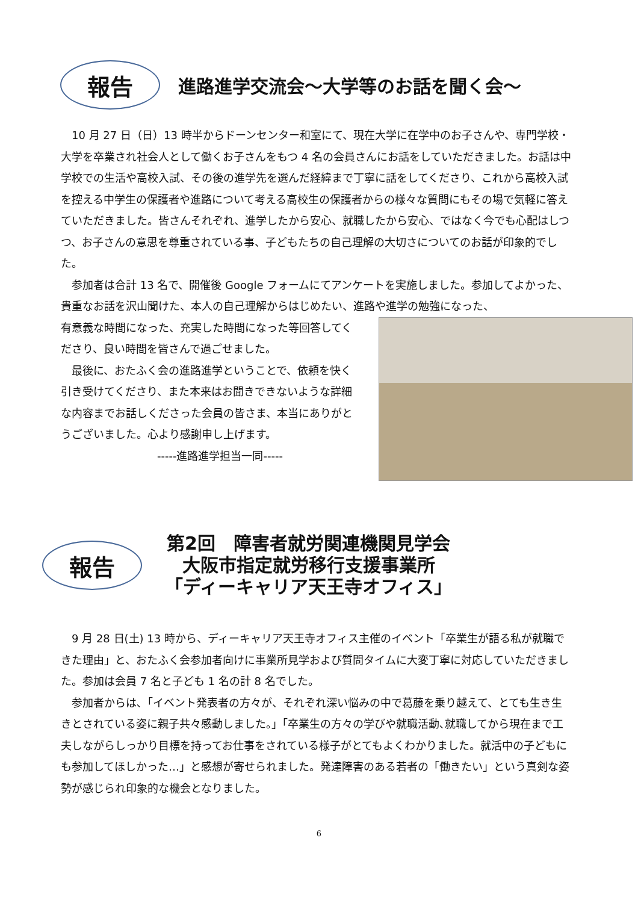報告
進路進学交流会～大学等のお話を聞く会～
　10 月 27 日（日）13 時半からドーンセンター和室にて、現在大学に在学中のお子さんや、専門学校・大学を卒業され社会人として働くお子さんをもつ 4 名の会員さんにお話をしていただきました。お話は中学校での生活や高校入試、その後の進学先を選んだ経緯まで丁寧に話をしてくださり、これから高校入試を控える中学生の保護者や進路について考える高校生の保護者からの様々な質問にもその場で気軽に答えていただきました。皆さんそれぞれ、進学したから安心、就職したから安心、ではなく今でも心配はしつつ、お子さんの意思を尊重されている事、子どもたちの自己理解の大切さについてのお話が印象的でした。
　参加者は合計 13 名で、開催後 Google フォームにてアンケートを実施しました。参加してよかった、貴重なお話を沢山聞けた、本人の自己理解からはじめたい、進路や進学の勉強になった、
有意義な時間になった、充実した時間になった等回答してくださり、良い時間を皆さんで過ごせました。
　最後に、おたふく会の進路進学ということで、依頼を快く引き受けてくださり、また本来はお聞きできないような詳細な内容までお話しくださった会員の皆さま、本当にありがとうございました。心より感謝申し上げます。
-----進路進学担当一同-----
報告
第2回　障害者就労関連機関見学会
大阪市指定就労移行支援事業所
「ディーキャリア天王寺オフィス」
　9 月 28 日(土) 13 時から、ディーキャリア天王寺オフィス主催のイベント「卒業生が語る私が就職できた理由」と、おたふく会参加者向けに事業所見学および質問タイムに大変丁寧に対応していただきました。参加は会員 7 名と子ども 1 名の計 8 名でした。
　参加者からは､「イベント発表者の方々が、それぞれ深い悩みの中で葛藤を乗り越えて、とても生き生きとされている姿に親子共々感動しました。」「卒業生の方々の学びや就職活動､就職してから現在まで工夫しながらしっかり目標を持ってお仕事をされている様子がとてもよくわかりました。就活中の子どもにも参加してほしかった…」と感想が寄せられました。発達障害のある若者の「働きたい」という真剣な姿勢が感じられ印象的な機会となりました。
6